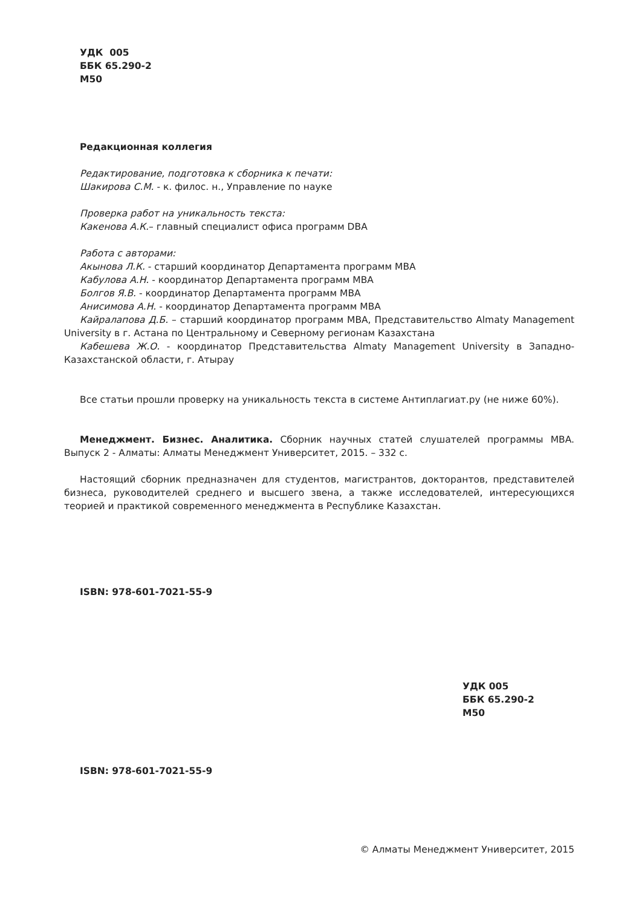УДК 005
ББК 65.290-2
М50
Редакционная коллегия
Редактирование, подготовка к сборника к печати:
Шакирова С.М. - к. филос. н., Управление по науке
Проверка работ на уникальность текста:
Какенова А.К.– главный специалист офиса программ DBA
Работа с авторами:
Акынова Л.К. - старший координатор Департамента программ MBA
Кабулова А.Н. - координатор Департамента программ MBA
Болгов Я.В. - координатор Департамента программ MBA
Анисимова А.Н. - координатор Департамента программ MBA
Кайралапова Д.Б. – старший координатор программ MBA, Представительство Almaty Management University в г. Астана по Центральному и Северному регионам Казахстана
Кабешева Ж.О. - координатор Представительства Almaty Management University в Западно-Казахстанской области, г. Атырау
Все статьи прошли проверку на уникальность текста в системе Антиплагиат.ру (не ниже 60%).
Менеджмент. Бизнес. Аналитика. Сборник научных статей слушателей программы MBA. Выпуск 2 - Алматы: Алматы Менеджмент Университет, 2015. – 332 с.
Настоящий сборник предназначен для студентов, магистрантов, докторантов, представителей бизнеса, руководителей среднего и высшего звена, а также исследователей, интересующихся теорией и практикой современного менеджмента в Республике Казахстан.
ISBN: 978-601-7021-55-9
УДК 005
ББК 65.290-2
М50
ISBN: 978-601-7021-55-9
© Алматы Менеджмент Университет, 2015